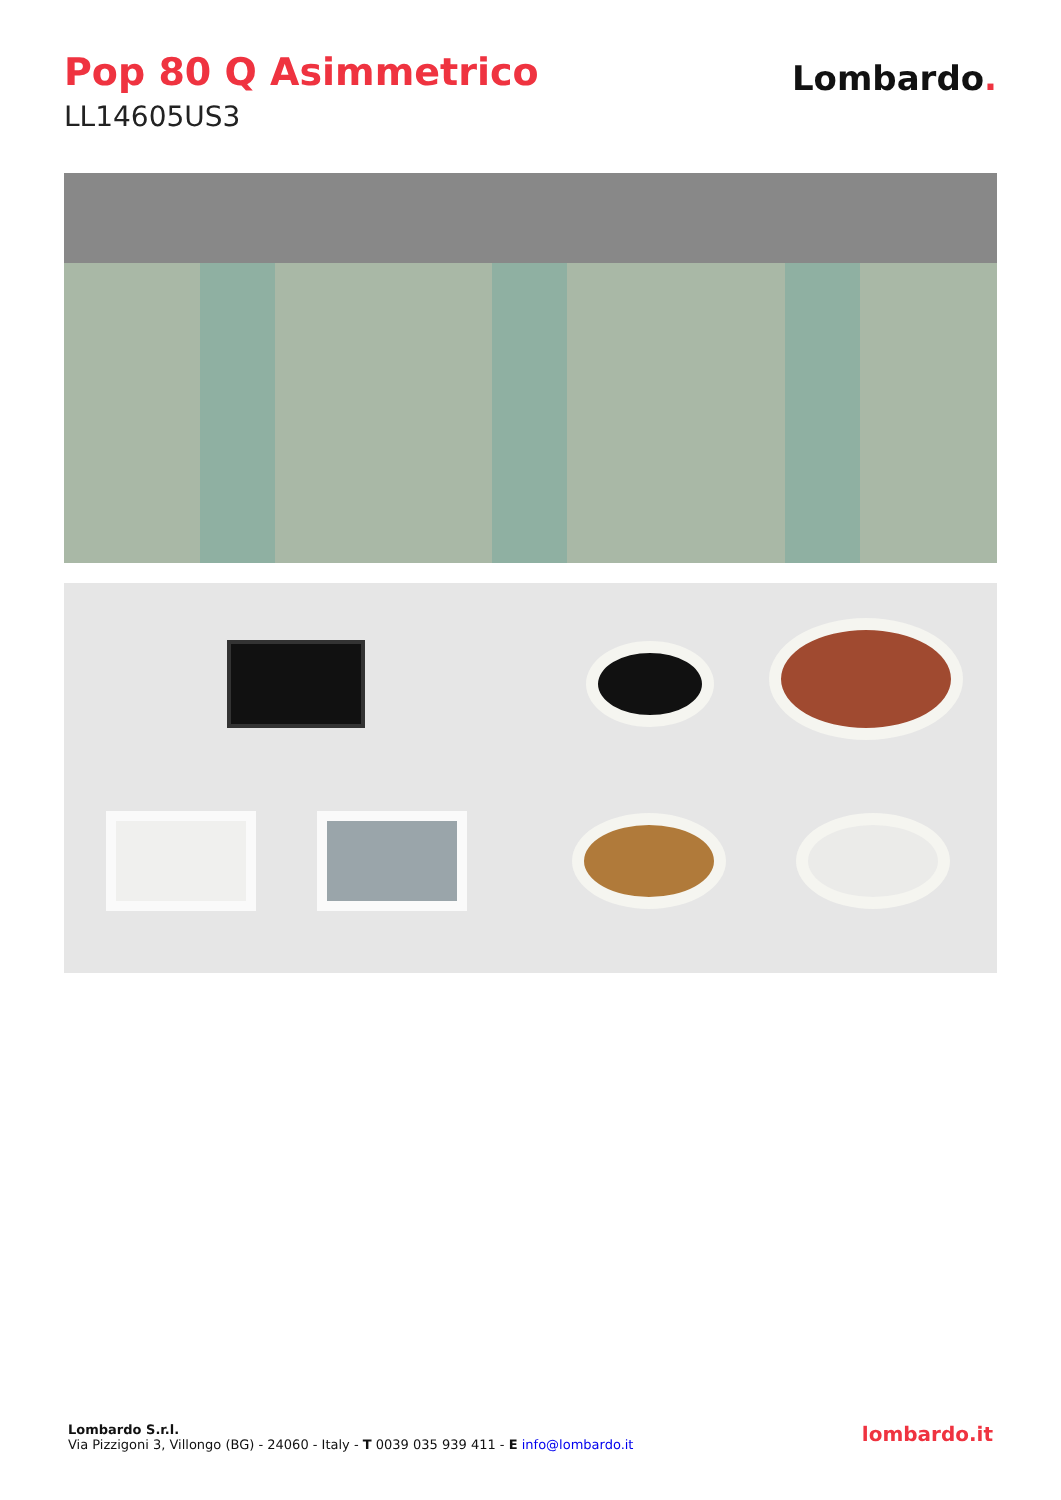Pop 80 Q Asimmetrico
LL14605US3
Lombardo.
Lombardo S.r.l.
Via Pizzigoni 3, Villongo (BG) - 24060 - Italy - T 0039 035 939 411 - E info@lombardo.it
lombardo.it